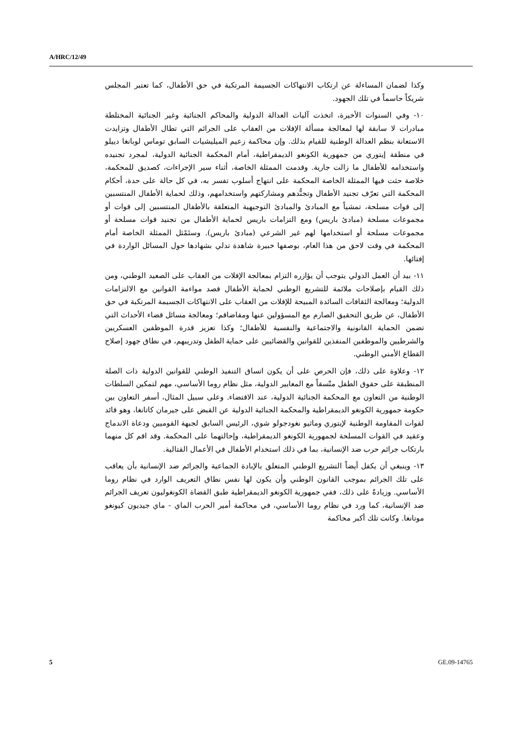A/HRC/12/49
وكذا لضمان المساءلة عن ارتكاب الانتهاكات الجسيمة المرتكبة في حق الأطفال، كما تعتبر المجلس شريكاً حاسماً في تلك الجهود.
١٠- وفي السنوات الأخيرة، اتخذت آليات العدالة الدولية والمحاكم الجنائية وغير الجنائية المختلطة مبادرات لا سابقة لها لمعالجة مسألة الإفلات من العقاب على الجرائم التي تطال الأطفال وتزايدت الاستعانة بنظم العدالة الوطنية للقيام بذلك. وإن محاكمة زعيم الميليشيات السابق توماس لوبانغا دييلو في منطقة إيتوري من جمهورية الكونغو الديمقراطية، أمام المحكمة الجنائية الدولية، لمجرد تجنيده واستخدامه للأطفال ما زالت جارية. وقدمت الممثلة الخاصة، أثناء سير الإجراءات، كصديق للمحكمة، خلاصة حثت فيها الممثلة الخاصة المحكمة على انتهاج أسلوب تفسر به، في كل حالة على حدة، أحكام المحكمة التي تعرّف تجنيد الأطفال وتجنُّدهم ومشاركتهم واستخدامهم، وذلك لحماية الأطفال المنتسبين إلى قوات مسلحة، تمشياً مع المبادئ والمبادئ التوجيهية المتعلقة بالأطفال المنتسبين إلى قوات أو مجموعات مسلحة (مبادئ باريس) ومع التزامات باريس لحماية الأطفال من تجنيد قوات مسلحة أو مجموعات مسلحة أو استخدامها لهم غير الشرعي (مبادئ باريس). وستَمْثل الممثلة الخاصة أمام المحكمة في وقت لاحق من هذا العام، بوصفها خبيرة شاهدة تدلي بشهادها حول المسائل الواردة في إفتائها.
١١- بيد أن العمل الدولي يتوجب أن يؤازره التزام بمعالجة الإفلات من العقاب على الصعيد الوطني، ومن ذلك القيام بإصلاحات ملائمة للتشريع الوطني لحماية الأطفال قصد مواءمة القوانين مع الالتزامات الدولية؛ ومعالجة الثقافات السائدة المبيحة للإفلات من العقاب على الانتهاكات الجسيمة المرتكبة في حق الأطفال، عن طريق التحقيق الصارم مع المسؤولين عنها ومقاضاقم؛ ومعالجة مسائل قضاء الأحداث التي تضمن الحماية القانونية والاجتماعية والنفسية للأطفال؛ وكذا تعزيز قدرة الموظفين العسكريين والشرطيين والموظفين المنفذين للقوانين والقضائيين على حماية الطفل وتدريبهم، في نطاق جهود إصلاح القطاع الأمني الوطني.
١٢- وعلاوة على ذلك، فإن الحرص على أن يكون اتساق التنفيذ الوطني للقوانين الدولية ذات الصلة المنطبقة على حقوق الطفل متّسقاً مع المعايير الدولية، مثل نظام روما الأساسي، مهم لتمكين السلطات الوطنية من التعاون مع المحكمة الجنائية الدولية، عند الاقتضاء. وعلى سبيل المثال، أسفر التعاون بين حكومة جمهورية الكونغو الديمقراطية والمحكمة الجنائية الدولية عن القبض على جيرمان كاتانغا، وهو قائد لقوات المقاومة الوطنية لإيتوري وماثيو نغودجولو شوي، الرئيس السابق لجبهة القوميين ودعاة الاندماج وعقيد في القوات المسلحة لجمهورية الكونغو الديمقراطية، وإحالتهما على المحكمة. وقد اقم كل منهما بارتكاب جرائم حرب ضد الإنسانية، بما في ذلك استخدام الأطفال في الأعمال القتالية.
١٣- وينبغي أن يكفل أيضاً التشريع الوطني المتعلق بالإبادة الجماعية والجرائم ضد الإنسانية بأن يعاقب على تلك الجرائم بموجب القانون الوطني وأن يكون لها نفس نطاق التعريف الوارد في نظام روما الأساسي. وزيادةً على ذلك، ففي جمهورية الكونغو الديمقراطية طبق القضاة الكونغوليون تعريف الجرائم ضد الإنسانية، كما ورد في نظام روما الأساسي، في محاكمة أمير الحرب الماي - ماي جيديون كيونغو موتانغا. وكانت تلك أكبر محاكمة
5 GE.09-14765